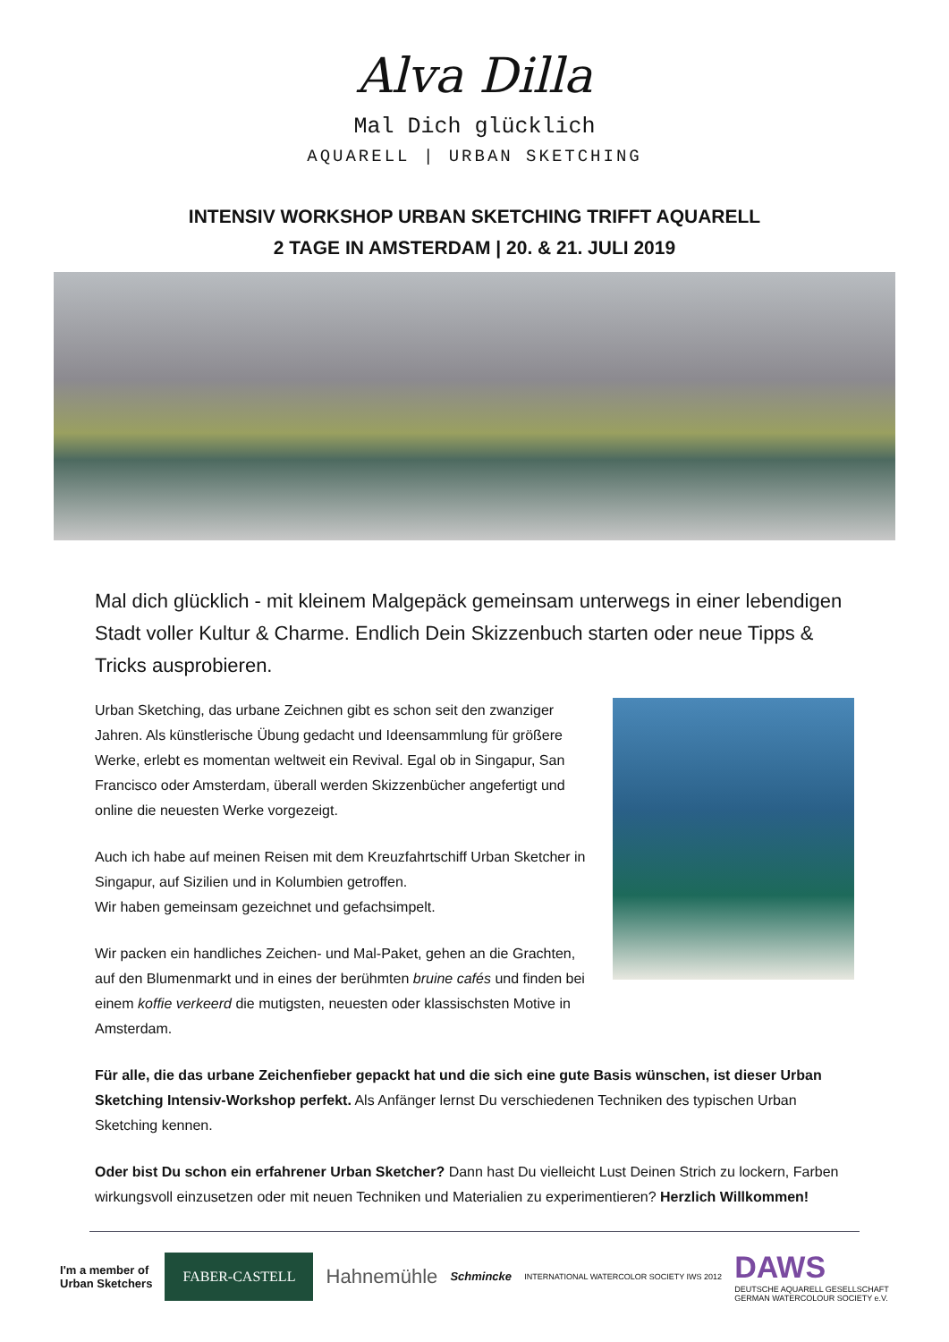Alva Dilla
Mal Dich glücklich
AQUARELL | URBAN SKETCHING
INTENSIV WORKSHOP URBAN SKETCHING TRIFFT AQUARELL
2 TAGE IN AMSTERDAM | 20. & 21. JULI 2019
Mal dich glücklich - mit kleinem Malgepäck gemeinsam unterwegs in einer lebendigen Stadt voller Kultur & Charme. Endlich Dein Skizzenbuch starten oder neue Tipps & Tricks ausprobieren.
Urban Sketching, das urbane Zeichnen gibt es schon seit den zwanziger Jahren. Als künstlerische Übung gedacht und Ideensammlung für größere Werke, erlebt es momentan weltweit ein Revival. Egal ob in Singapur, San Francisco oder Amsterdam, überall werden Skizzenbücher angefertigt und online die neuesten Werke vorgezeigt.
Auch ich habe auf meinen Reisen mit dem Kreuzfahrtschiff Urban Sketcher in Singapur, auf Sizilien und in Kolumbien getroffen.
Wir haben gemeinsam gezeichnet und gefachsimpelt.
Wir packen ein handliches Zeichen- und Mal-Paket, gehen an die Grachten, auf den Blumenmarkt und in eines der berühmten bruine cafés und finden bei einem koffie verkeerd die mutigsten, neuesten oder klassischsten Motive in Amsterdam.
Für alle, die das urbane Zeichenfieber gepackt hat und die sich eine gute Basis wünschen, ist dieser Urban Sketching Intensiv-Workshop perfekt. Als Anfänger lernst Du verschiedenen Techniken des typischen Urban Sketching kennen.
Oder bist Du schon ein erfahrener Urban Sketcher? Dann hast Du vielleicht Lust Deinen Strich zu lockern, Farben wirkungsvoll einzusetzen oder mit neuen Techniken und Materialien zu experimentieren? Herzlich Willkommen!
I'm a member of
Urban Sketchers
FABER-CASTELL
Hahnemühle
Schmincke
INTERNATIONAL WATERCOLOR SOCIETY IWS 2012
DAWS
DEUTSCHE AQUARELL GESELLSCHAFT
GERMAN WATERCOLOUR SOCIETY e.V.